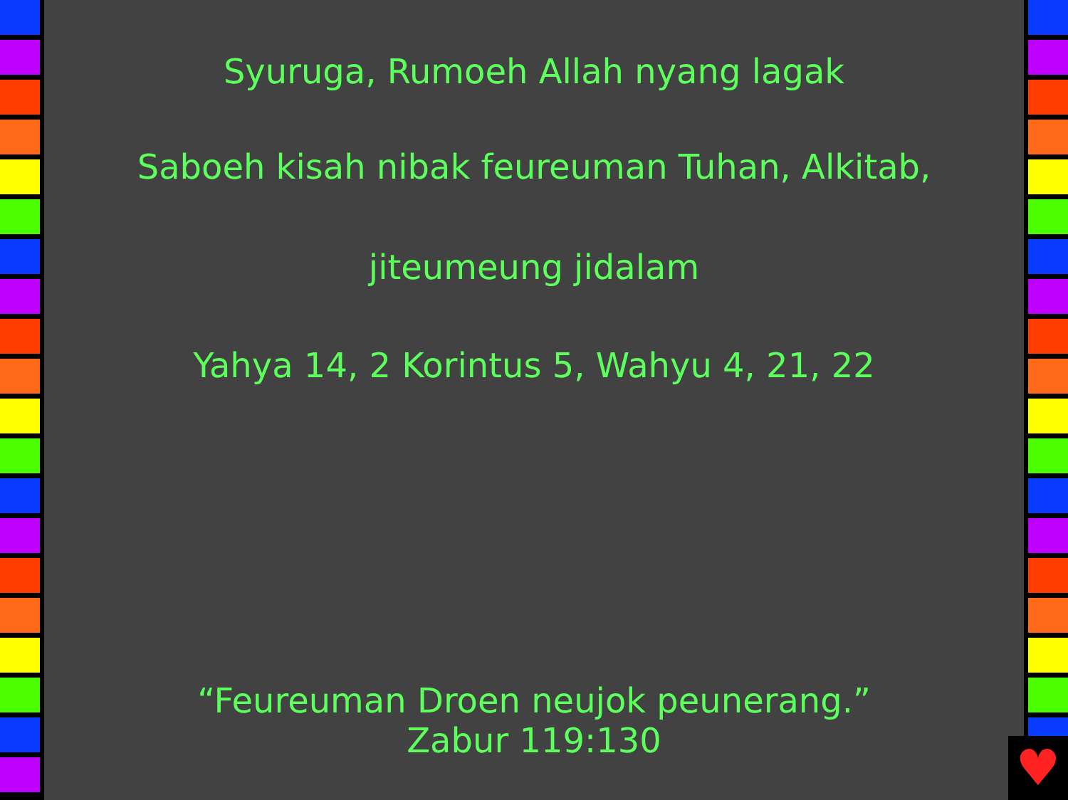Syuruga, Rumoeh Allah nyang lagak
Saboeh kisah nibak feureuman Tuhan, Alkitab,
jiteumeung jidalam
Yahya 14, 2 Korintus 5, Wahyu 4, 21, 22
“Feureuman Droen neujok peunerang.”
Zabur 119:130
♥